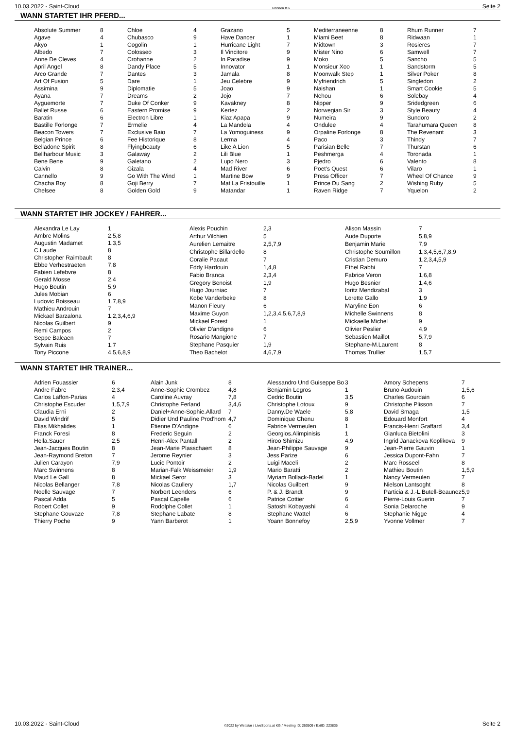10.03.2022 - Saint-Cloud Rennen # 6 Seite 2
WANN STARTET IHR PFERD...
| Absolute Summer | 8 |
| Agave | 4 |
| Akyo | 1 |
| Albedo | 7 |
| Anne De Cleves | 4 |
| April Angel | 8 |
| Arco Grande | 7 |
| Art Of Fusion | 5 |
| Assimina | 9 |
| Ayana | 7 |
| Ayguemorte | 7 |
| Ballet Russe | 6 |
| Baratin | 6 |
| Bastille Forlonge | 7 |
| Beacon Towers | 7 |
| Belgian Prince | 6 |
| Belladone Spirit | 8 |
| Bellharbour Music | 3 |
| Bene Bene | 9 |
| Calvin | 8 |
| Cannello | 9 |
| Chacha Boy | 8 |
| Chelsee | 8 |
| Chloe | 4 |
| Chubasco | 9 |
| Cogolin | 1 |
| Colosseo | 3 |
| Crohanne | 2 |
| Dandy Place | 5 |
| Dantes | 3 |
| Dare | 1 |
| Diplomatie | 5 |
| Dreams | 2 |
| Duke Of Conker | 9 |
| Eastern Promise | 9 |
| Electron Libre | 1 |
| Ermelie | 4 |
| Exclusive Baio | 7 |
| Fee Historique | 8 |
| Flyingbeauty | 6 |
| Galaway | 2 |
| Galetano | 2 |
| Gizala | 4 |
| Go With The Wind | 1 |
| Goji Berry | 7 |
| Golden Gold | 9 |
| Grazano | 5 |
| Have Dancer | 1 |
| Hurricane Light | 7 |
| Il Vincitore | 9 |
| In Paradise | 9 |
| Innovator | 1 |
| Jamala | 8 |
| Jeu Celebre | 9 |
| Joao | 9 |
| Jojo | 7 |
| Kavakney | 8 |
| Kertez | 2 |
| Kiaz Apapa | 9 |
| La Mandola | 4 |
| La Yomoguiness | 9 |
| Lerma | 4 |
| Like A Lion | 5 |
| Lili Blue | 1 |
| Lupo Nero | 3 |
| Mad River | 6 |
| Martine Bow | 9 |
| Mat La Fristouille | 1 |
| Matandar | 1 |
| Mediterraneenne | 8 |
| Miami Beet | 8 |
| Midtown | 3 |
| Mister Nino | 6 |
| Moko | 5 |
| Monsieur Xoo | 1 |
| Moonwalk Step | 1 |
| Myfriendrich | 5 |
| Naishan | 1 |
| Nehou | 6 |
| Nipper | 9 |
| Norwegian Sir | 3 |
| Numeira | 9 |
| Ondulee | 4 |
| Orpaline Forlonge | 8 |
| Paco | 3 |
| Parisian Belle | 7 |
| Peshmerga | 4 |
| Pjedro | 6 |
| Poet's Quest | 6 |
| Press Officer | 7 |
| Prince Du Sang | 2 |
| Raven Ridge | 7 |
| Rhum Runner | 7 |
| Ridwaan | 1 |
| Rosieres | 7 |
| Samwell | 7 |
| Sancho | 5 |
| Sandstorm | 5 |
| Silver Poker | 8 |
| Singledon | 2 |
| Smart Cookie | 5 |
| Solebay | 4 |
| Sridedgreen | 6 |
| Style Beauty | 4 |
| Sundoro | 2 |
| Tarahumara Queen | 8 |
| The Revenant | 3 |
| Thindy | 7 |
| Thurstan | 6 |
| Toronada | 1 |
| Valento | 8 |
| Vilaro | 1 |
| Wheel Of Chance | 9 |
| Wishing Ruby | 5 |
| Yquelon | 2 |
WANN STARTET IHR JOCKEY / FAHRER...
| Alexandra Le Lay | 1 |
| Ambre Molins | 2,5,8 |
| Augustin Madamet | 1,3,5 |
| C.Laude | 8 |
| Christopher Raimbault | 8 |
| Ebbe Verhestraeten | 7,8 |
| Fabien Lefebvre | 8 |
| Gerald Mosse | 2,4 |
| Hugo Boutin | 5,9 |
| Jules Mobian | 6 |
| Ludovic Boisseau | 1,7,8,9 |
| Mathieu Androuin | 7 |
| Mickael Barzalona | 1,2,3,4,6,9 |
| Nicolas Guilbert | 9 |
| Remi Campos | 2 |
| Seppe Balcaen | 7 |
| Sylvain Ruis | 1,7 |
| Tony Piccone | 4,5,6,8,9 |
| Alexis Pouchin | 2,3 |
| Arthur Vilchien | 5 |
| Aurelien Lemaitre | 2,5,7,9 |
| Christophe Billardello | 8 |
| Coralie Pacaut | 7 |
| Eddy Hardouin | 1,4,8 |
| Fabio Branca | 2,3,4 |
| Gregory Benoist | 1,9 |
| Hugo Journiac | 7 |
| Kobe Vanderbeke | 8 |
| Manon Fleury | 6 |
| Maxime Guyon | 1,2,3,4,5,6,7,8,9 |
| Mickael Forest | 1 |
| Olivier D'andigne | 6 |
| Rosario Mangione | 7 |
| Stephane Pasquier | 1,9 |
| Theo Bachelot | 4,6,7,9 |
| Alison Massin | 7 |
| Aude Duporte | 5,8,9 |
| Benjamin Marie | 7,9 |
| Christophe Soumillon | 1,3,4,5,6,7,8,9 |
| Cristian Demuro | 1,2,3,4,5,9 |
| Ethel Rabhi | 7 |
| Fabrice Veron | 1,6,8 |
| Hugo Besnier | 1,4,6 |
| Ioritz Mendizabal | 3 |
| Lorette Gallo | 1,9 |
| Maryline Eon | 6 |
| Michelle Swinnens | 8 |
| Mickaelle Michel | 9 |
| Olivier Peslier | 4,9 |
| Sebastien Maillot | 5,7,9 |
| Stephane-M.Laurent | 8 |
| Thomas Trullier | 1,5,7 |
WANN STARTET IHR TRAINER...
| Adrien Fouassier | 6 |
| Andre Fabre | 2,3,4 |
| Carlos Laffon-Parias | 4 |
| Christophe Escuder | 1,5,7,9 |
| Claudia Erni | 2 |
| David Windrif | 5 |
| Elias Mikhalides | 1 |
| Franck Foresi | 8 |
| Hella.Sauer | 2,5 |
| Jean-Jacques Boutin | 8 |
| Jean-Raymond Breton | 7 |
| Julien Carayon | 7,9 |
| Marc Swinnens | 8 |
| Maud Le Gall | 8 |
| Nicolas Bellanger | 7,8 |
| Noelle Sauvage | 7 |
| Pascal Adda | 5 |
| Robert Collet | 9 |
| Stephane Gouvaze | 7,8 |
| Thierry Poche | 9 |
| Alain Junk | 8 |
| Anne-Sophie Crombez | 4,8 |
| Caroline Auvray | 7,8 |
| Christophe Ferland | 3,4,6 |
| Daniel+Anne-Sophie.Allard | 7 |
| Didier Und Pauline Prod'hom | 4,7 |
| Etienne D'Andigne | 6 |
| Frederic Seguin | 2 |
| Henri-Alex Pantall | 2 |
| Jean-Marie Plasschaert | 8 |
| Jerome Reynier | 3 |
| Lucie Pontoir | 2 |
| Marian-Falk Weissmeier | 1,9 |
| Mickael Seror | 3 |
| Nicolas Caullery | 1,7 |
| Norbert Leenders | 6 |
| Pascal Capelle | 6 |
| Rodolphe Collet | 1 |
| Stephane Labate | 8 |
| Yann Barberot | 1 |
| Alessandro Und Guiseppe Bo | 3 |
| Benjamin Legros | 1 |
| Cedric Boutin | 3,5 |
| Christophe Lotoux | 9 |
| Danny.De Waele | 5,8 |
| Dominique Chenu | 8 |
| Fabrice Vermeulen | 1 |
| Georgios.Alimpinisis | 1 |
| Hiroo Shimizu | 4,9 |
| Jean-Philippe Sauvage | 9 |
| Jess Parize | 6 |
| Luigi Maceli | 2 |
| Mario Baratti | 2 |
| Myriam Bollack-Badel | 1 |
| Nicolas Guilbert | 9 |
| P. & J. Brandt | 9 |
| Patrice Cottier | 6 |
| Satoshi Kobayashi | 4 |
| Stephane Wattel | 6 |
| Yoann Bonnefoy | 2,5,9 |
| Amory Schepens | 7 |
| Bruno Audouin | 1,5,6 |
| Charles Gourdain | 6 |
| Christophe Plisson | 7 |
| David Smaga | 1,5 |
| Edouard Monfort | 4 |
| Francis-Henri Graffard | 3,4 |
| Gianluca Bietolini | 3 |
| Ingrid Janackova Koplikova | 9 |
| Jean-Pierre Gauvin | 1 |
| Jessica Dupont-Fahn | 7 |
| Marc Rosseel | 8 |
| Mathieu Boutin | 1,5,9 |
| Nancy Vermeulen | 7 |
| Nielson Lantsoght | 8 |
| Particia & J.-L.Butell-Beaunez | 5,9 |
| Pierre-Louis Guerin | 7 |
| Sonia Delaroche | 9 |
| Stephanie Nigge | 4 |
| Yvonne Vollmer | 7 |
10.03.2022 - Saint-Cloud ©2022 by Wettstar / LiveSports.at KG / Meeting ID: 263509 / ExtID: 223835 Seite 2